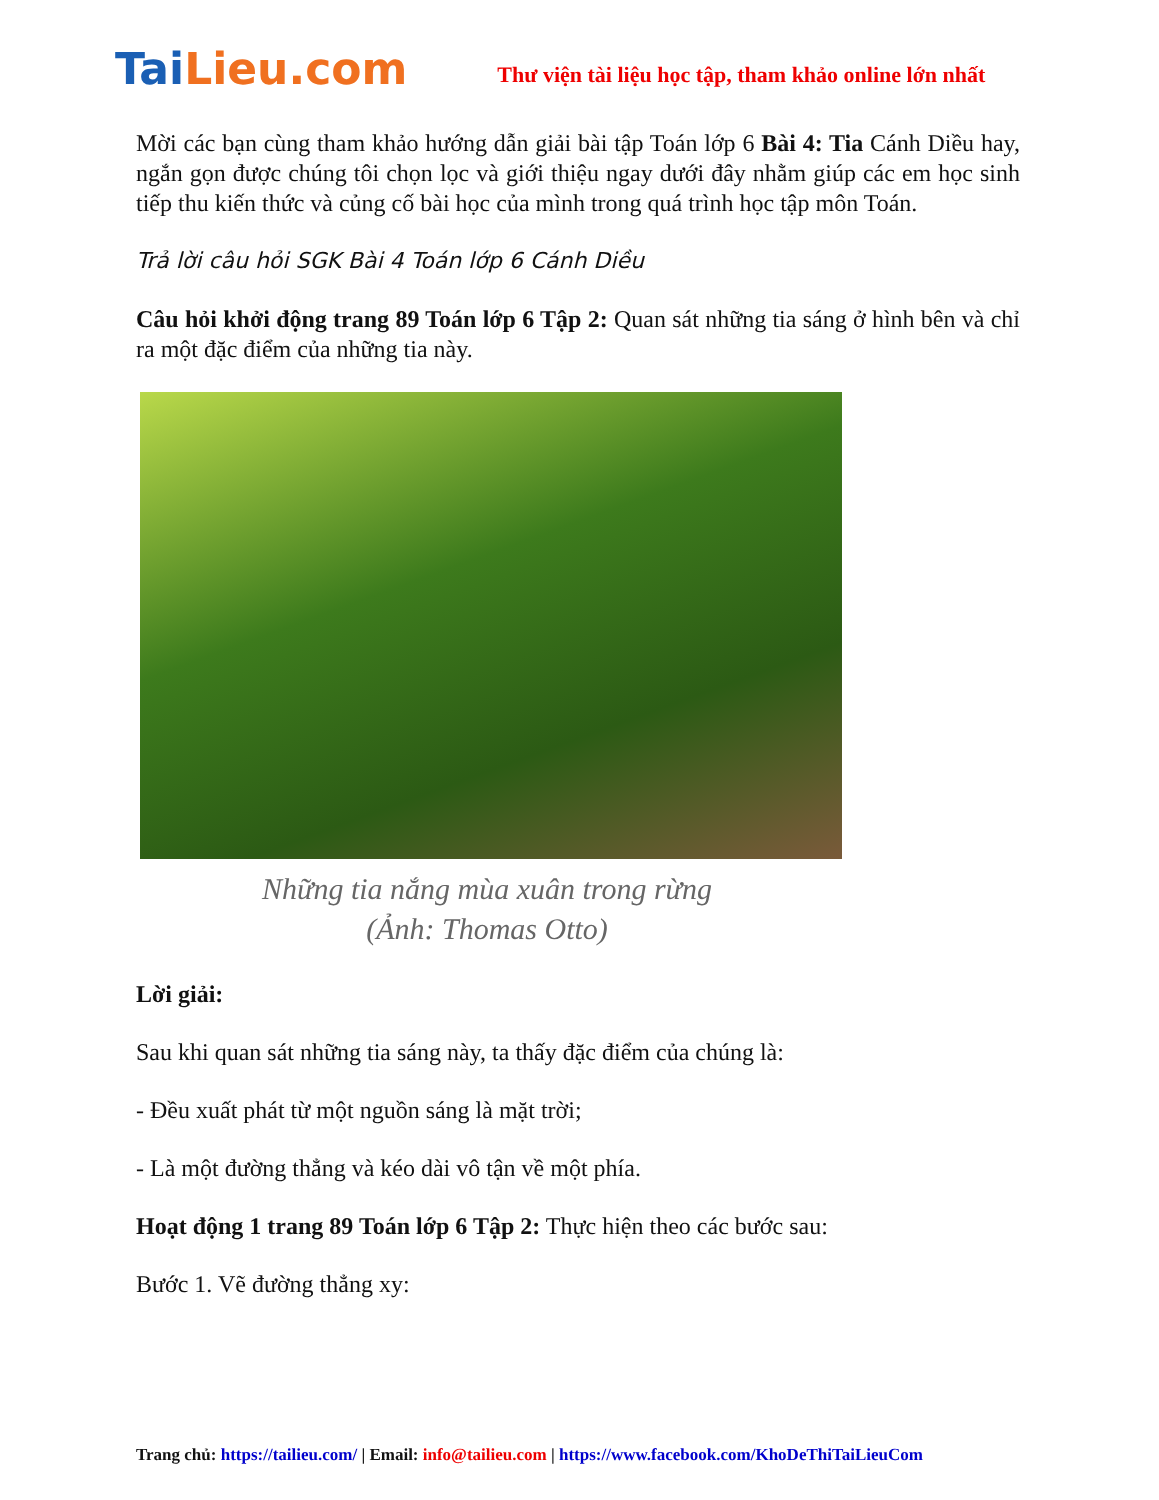TaiLieu.com
Thư viện tài liệu học tập, tham khảo online lớn nhất
Mời các bạn cùng tham khảo hướng dẫn giải bài tập Toán lớp 6 Bài 4: Tia Cánh Diều hay, ngắn gọn được chúng tôi chọn lọc và giới thiệu ngay dưới đây nhằm giúp các em học sinh tiếp thu kiến thức và củng cố bài học của mình trong quá trình học tập môn Toán.
Trả lời câu hỏi SGK Bài 4 Toán lớp 6 Cánh Diều
Câu hỏi khởi động trang 89 Toán lớp 6 Tập 2: Quan sát những tia sáng ở hình bên và chỉ ra một đặc điểm của những tia này.
Những tia nắng mùa xuân trong rừng
(Ảnh: Thomas Otto)
Lời giải:
Sau khi quan sát những tia sáng này, ta thấy đặc điểm của chúng là:
- Đều xuất phát từ một nguồn sáng là mặt trời;
- Là một đường thẳng và kéo dài vô tận về một phía.
Hoạt động 1 trang 89 Toán lớp 6 Tập 2: Thực hiện theo các bước sau:
Bước 1. Vẽ đường thẳng xy:
Trang chủ: https://tailieu.com/ | Email: info@tailieu.com | https://www.facebook.com/KhoDeThiTaiLieuCom